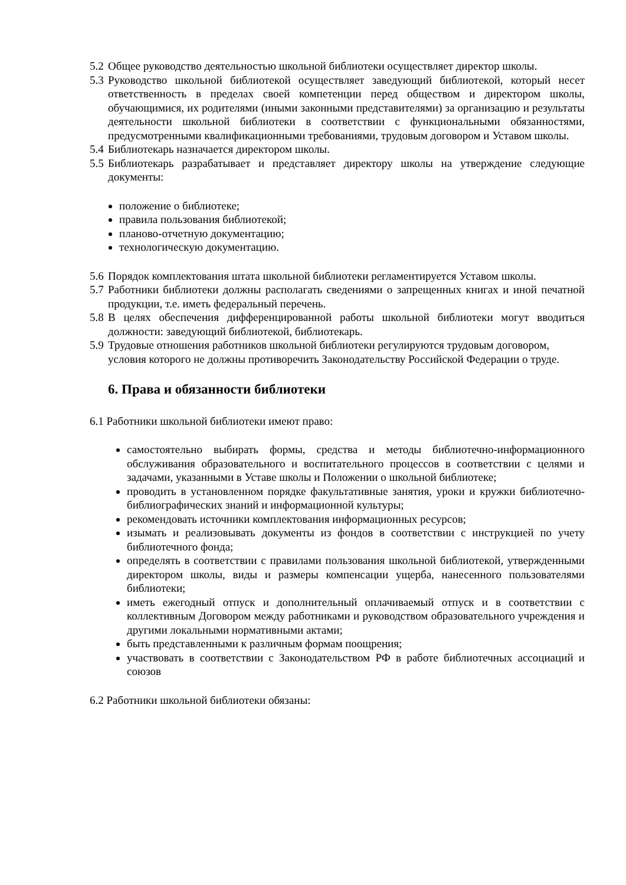5.2 Общее руководство деятельностью школьной библиотеки осуществляет директор школы.
5.3 Руководство школьной библиотекой осуществляет заведующий библиотекой, который несет ответственность в пределах своей компетенции перед обществом и директором школы, обучающимися, их родителями (иными законными представителями) за организацию и результаты деятельности школьной библиотеки в соответствии с функциональными обязанностями, предусмотренными квалификационными требованиями, трудовым договором и Уставом школы.
5.4 Библиотекарь назначается директором школы.
5.5 Библиотекарь разрабатывает и представляет директору школы на утверждение следующие документы:
положение о библиотеке;
правила пользования библиотекой;
планово-отчетную документацию;
технологическую документацию.
5.6 Порядок комплектования штата школьной библиотеки регламентируется Уставом школы.
5.7 Работники библиотеки должны располагать сведениями о запрещенных книгах и иной печатной продукции, т.е. иметь федеральный перечень.
5.8 В целях обеспечения дифференцированной работы школьной библиотеки могут вводиться должности: заведующий библиотекой, библиотекарь.
5.9 Трудовые отношения работников школьной библиотеки регулируются трудовым договором, условия которого не должны противоречить Законодательству Российской Федерации о труде.
6. Права и обязанности библиотеки
6.1 Работники школьной библиотеки имеют право:
самостоятельно выбирать формы, средства и методы библиотечно-информационного обслуживания образовательного и воспитательного процессов в соответствии с целями и задачами, указанными в Уставе школы и Положении о школьной библиотеке;
проводить в установленном порядке факультативные занятия, уроки и кружки библиотечно-библиографических знаний и информационной культуры;
рекомендовать источники комплектования информационных ресурсов;
изымать и реализовывать документы из фондов в соответствии с инструкцией по учету библиотечного фонда;
определять в соответствии с правилами пользования школьной библиотекой, утвержденными директором школы, виды и размеры компенсации ущерба, нанесенного пользователями библиотеки;
иметь ежегодный отпуск и дополнительный оплачиваемый отпуск и в соответствии с коллективным Договором между работниками и руководством образовательного учреждения и другими локальными нормативными актами;
быть представленными к различным формам поощрения;
участвовать в соответствии с Законодательством РФ в работе библиотечных ассоциаций и союзов
6.2 Работники школьной библиотеки обязаны: